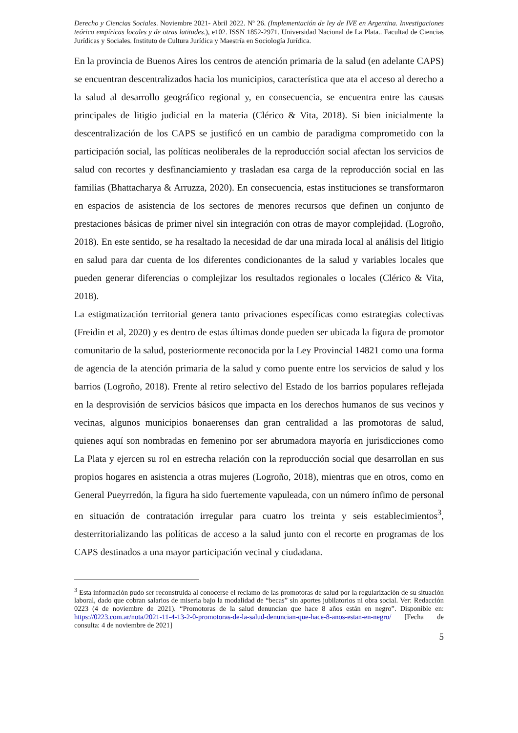Derecho y Ciencias Sociales. Noviembre 2021- Abril 2022. Nº 26. (Implementación de ley de IVE en Argentina. Investigaciones teórico empíricas locales y de otras latitudes.), e102. ISSN 1852-2971. Universidad Nacional de La Plata.. Facultad de Ciencias Jurídicas y Sociales. Instituto de Cultura Jurídica y Maestría en Sociología Jurídica.
En la provincia de Buenos Aires los centros de atención primaria de la salud (en adelante CAPS) se encuentran descentralizados hacia los municipios, característica que ata el acceso al derecho a la salud al desarrollo geográfico regional y, en consecuencia, se encuentra entre las causas principales de litigio judicial en la materia (Clérico & Vita, 2018). Si bien inicialmente la descentralización de los CAPS se justificó en un cambio de paradigma comprometido con la participación social, las políticas neoliberales de la reproducción social afectan los servicios de salud con recortes y desfinanciamiento y trasladan esa carga de la reproducción social en las familias (Bhattacharya & Arruzza, 2020). En consecuencia, estas instituciones se transformaron en espacios de asistencia de los sectores de menores recursos que definen un conjunto de prestaciones básicas de primer nivel sin integración con otras de mayor complejidad. (Logroño, 2018). En este sentido, se ha resaltado la necesidad de dar una mirada local al análisis del litigio en salud para dar cuenta de los diferentes condicionantes de la salud y variables locales que pueden generar diferencias o complejizar los resultados regionales o locales (Clérico & Vita, 2018).
La estigmatización territorial genera tanto privaciones específicas como estrategias colectivas (Freidin et al, 2020) y es dentro de estas últimas donde pueden ser ubicada la figura de promotor comunitario de la salud, posteriormente reconocida por la Ley Provincial 14821 como una forma de agencia de la atención primaria de la salud y como puente entre los servicios de salud y los barrios (Logroño, 2018). Frente al retiro selectivo del Estado de los barrios populares reflejada en la desprovisión de servicios básicos que impacta en los derechos humanos de sus vecinos y vecinas, algunos municipios bonaerenses dan gran centralidad a las promotoras de salud, quienes aquí son nombradas en femenino por ser abrumadora mayoría en jurisdicciones como La Plata y ejercen su rol en estrecha relación con la reproducción social que desarrollan en sus propios hogares en asistencia a otras mujeres (Logroño, 2018), mientras que en otros, como en General Pueyrredón, la figura ha sido fuertemente vapuleada, con un número ínfimo de personal en situación de contratación irregular para cuatro los treinta y seis establecimientos<sup>3</sup>, desterritorializando las políticas de acceso a la salud junto con el recorte en programas de los CAPS destinados a una mayor participación vecinal y ciudadana.
<sup>3</sup> Esta información pudo ser reconstruida al conocerse el reclamo de las promotoras de salud por la regularización de su situación laboral, dado que cobran salarios de miseria bajo la modalidad de “becas” sin aportes jubilatorios ni obra social. Ver: Redacción 0223 (4 de noviembre de 2021). “Promotoras de la salud denuncian que hace 8 años están en negro”. Disponible en: https://0223.com.ar/nota/2021-11-4-13-2-0-promotoras-de-la-salud-denuncian-que-hace-8-anos-estan-en-negro/ [Fecha de consulta: 4 de noviembre de 2021]
5